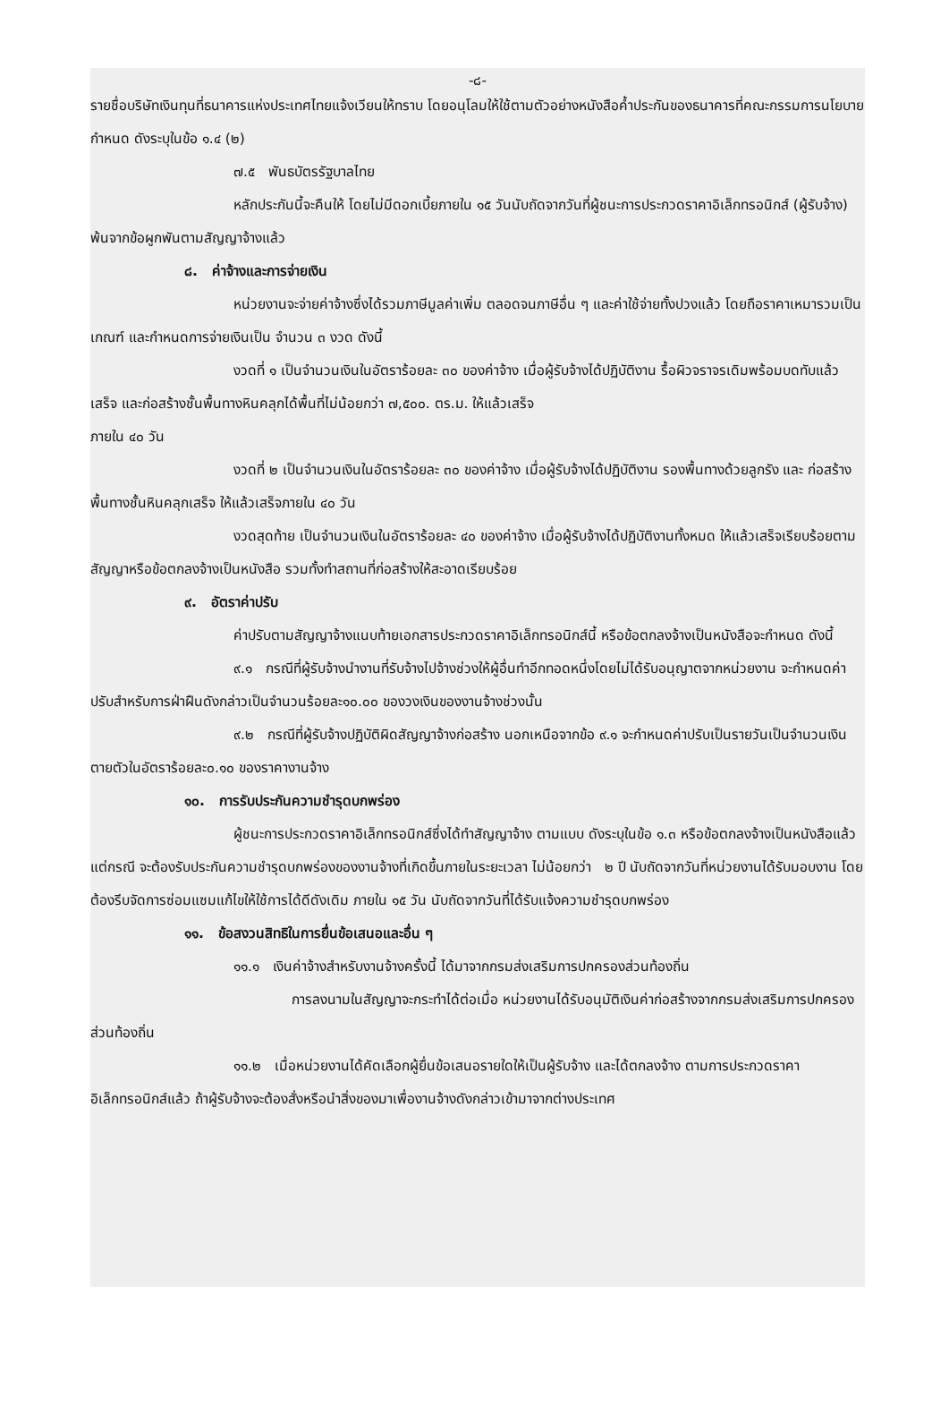-๘-
รายชื่อบริษัทเงินทุนที่ธนาคารแห่งประเทศไทยแจ้งเวียนให้ทราบ โดยอนุโลมให้ใช้ตามตัวอย่างหนังสือค้ำประกันของธนาคารที่คณะกรรมการนโยบายกำหนด ดังระบุในข้อ ๑.๔ (๒)
๗.๕ พันธบัตรรัฐบาลไทย
หลักประกันนี้จะคืนให้ โดยไม่มีดอกเบี้ยภายใน ๑๕ วันนับถัดจากวันที่ผู้ชนะการประกวดราคาอิเล็กทรอนิกส์ (ผู้รับจ้าง) พ้นจากข้อผูกพันตามสัญญาจ้างแล้ว
๘. ค่าจ้างและการจ่ายเงิน
หน่วยงานจะจ่ายค่าจ้างซึ่งได้รวมภาษีมูลค่าเพิ่ม ตลอดจนภาษีอื่น ๆ และค่าใช้จ่ายทั้งปวงแล้ว โดยถือราคาเหมารวมเป็นเกณฑ์ และกำหนดการจ่ายเงินเป็น จำนวน ๓ งวด ดังนี้
งวดที่ ๑ เป็นจำนวนเงินในอัตราร้อยละ ๓๐ ของค่าจ้าง เมื่อผู้รับจ้างได้ปฏิบัติงาน รื้อผิวจราจรเดิมพร้อมบดทับแล้วเสร็จ และก่อสร้างชั้นพื้นทางหินคลุกได้พื้นที่ไม่น้อยกว่า ๗,๕๐๐. ตร.ม. ให้แล้วเสร็จ
ภายใน ๔๐ วัน
งวดที่ ๒ เป็นจำนวนเงินในอัตราร้อยละ ๓๐ ของค่าจ้าง เมื่อผู้รับจ้างได้ปฏิบัติงาน รองพื้นทางด้วยลูกรัง และ ก่อสร้างพื้นทางชั้นหินคลุกเสร็จ ให้แล้วเสร็จภายใน ๔๐ วัน
งวดสุดท้าย เป็นจำนวนเงินในอัตราร้อยละ ๔๐ ของค่าจ้าง เมื่อผู้รับจ้างได้ปฏิบัติงานทั้งหมด ให้แล้วเสร็จเรียบร้อยตามสัญญาหรือข้อตกลงจ้างเป็นหนังสือ รวมทั้งทำสถานที่ก่อสร้างให้สะอาดเรียบร้อย
๙. อัตราค่าปรับ
ค่าปรับตามสัญญาจ้างแนบท้ายเอกสารประกวดราคาอิเล็กทรอนิกส์นี้ หรือข้อตกลงจ้างเป็นหนังสือจะกำหนด ดังนี้
๙.๑ กรณีที่ผู้รับจ้างนำงานที่รับจ้างไปจ้างช่วงให้ผู้อื่นทำอีกทอดหนึ่งโดยไม่ได้รับอนุญาตจากหน่วยงาน จะกำหนดค่าปรับสำหรับการฝ่าฝืนดังกล่าวเป็นจำนวนร้อยละ๑๐.๐๐ ของวงเงินของงานจ้างช่วงนั้น
๙.๒ กรณีที่ผู้รับจ้างปฏิบัติผิดสัญญาจ้างก่อสร้าง นอกเหนือจากข้อ ๙.๑ จะกำหนดค่าปรับเป็นรายวันเป็นจำนวนเงินตายตัวในอัตราร้อยละ๐.๑๐ ของราคางานจ้าง
๑๐. การรับประกันความชำรุดบกพร่อง
ผู้ชนะการประกวดราคาอิเล็กทรอนิกส์ซึ่งได้ทำสัญญาจ้าง ตามแบบ ดังระบุในข้อ ๑.๓ หรือข้อตกลงจ้างเป็นหนังสือแล้วแต่กรณี จะต้องรับประกันความชำรุดบกพร่องของงานจ้างที่เกิดขึ้นภายในระยะเวลา ไม่น้อยกว่า ๒ ปี นับถัดจากวันที่หน่วยงานได้รับมอบงาน โดยต้องรีบจัดการซ่อมแซมแก้ไขให้ใช้การได้ดีดังเดิม ภายใน ๑๕ วัน นับถัดจากวันที่ได้รับแจ้งความชำรุดบกพร่อง
๑๑. ข้อสงวนสิทธิในการยื่นข้อเสนอและอื่น ๆ
๑๑.๑ เงินค่าจ้างสำหรับงานจ้างครั้งนี้ ได้มาจากกรมส่งเสริมการปกครองส่วนท้องถิ่น
การลงนามในสัญญาจะกระทำได้ต่อเมื่อ หน่วยงานได้รับอนุมัติเงินค่าก่อสร้างจากกรมส่งเสริมการปกครองส่วนท้องถิ่น
๑๑.๒ เมื่อหน่วยงานได้คัดเลือกผู้ยื่นข้อเสนอรายใดให้เป็นผู้รับจ้าง และได้ตกลงจ้าง ตามการประกวดราคาอิเล็กทรอนิกส์แล้ว ถ้าผู้รับจ้างจะต้องสั่งหรือนำสิ่งของมาเพื่องานจ้างดังกล่าวเข้ามาจากต่างประเทศ